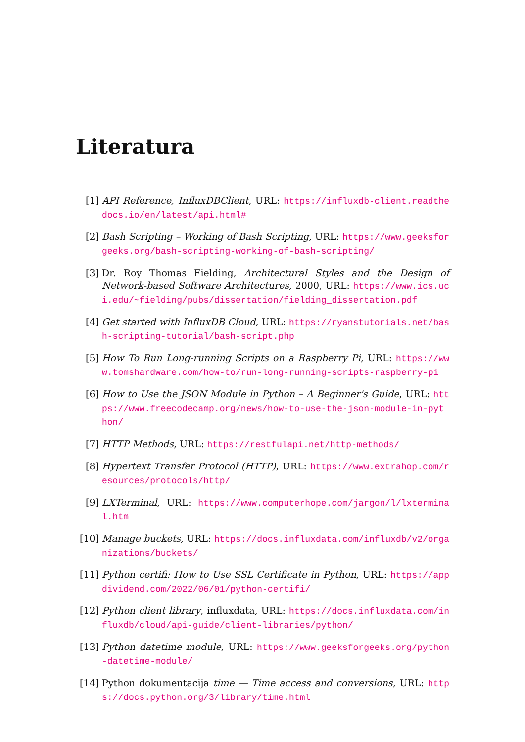Literatura
[1] API Reference, InfluxDBClient, URL: https://influxdb-client.readthedocs.io/en/latest/api.html#
[2] Bash Scripting – Working of Bash Scripting, URL: https://www.geeksforgeeks.org/bash-scripting-working-of-bash-scripting/
[3] Dr. Roy Thomas Fielding, Architectural Styles and the Design of Network-based Software Architectures, 2000, URL: https://www.ics.uci.edu/~fielding/pubs/dissertation/fielding_dissertation.pdf
[4] Get started with InfluxDB Cloud, URL: https://ryanstutorials.net/bash-scripting-tutorial/bash-script.php
[5] How To Run Long-running Scripts on a Raspberry Pi, URL: https://www.tomshardware.com/how-to/run-long-running-scripts-raspberry-pi
[6] How to Use the JSON Module in Python – A Beginner's Guide, URL: https://www.freecodecamp.org/news/how-to-use-the-json-module-in-python/
[7] HTTP Methods, URL: https://restfulapi.net/http-methods/
[8] Hypertext Transfer Protocol (HTTP), URL: https://www.extrahop.com/resources/protocols/http/
[9] LXTerminal, URL: https://www.computerhope.com/jargon/l/lxterminal.htm
[10] Manage buckets, URL: https://docs.influxdata.com/influxdb/v2/organizations/buckets/
[11] Python certifi: How to Use SSL Certificate in Python, URL: https://appdividend.com/2022/06/01/python-certifi/
[12] Python client library, influxdata, URL: https://docs.influxdata.com/influxdb/cloud/api-guide/client-libraries/python/
[13] Python datetime module, URL: https://www.geeksforgeeks.org/python-datetime-module/
[14] Python dokumentacija time — Time access and conversions, URL: https://docs.python.org/3/library/time.html